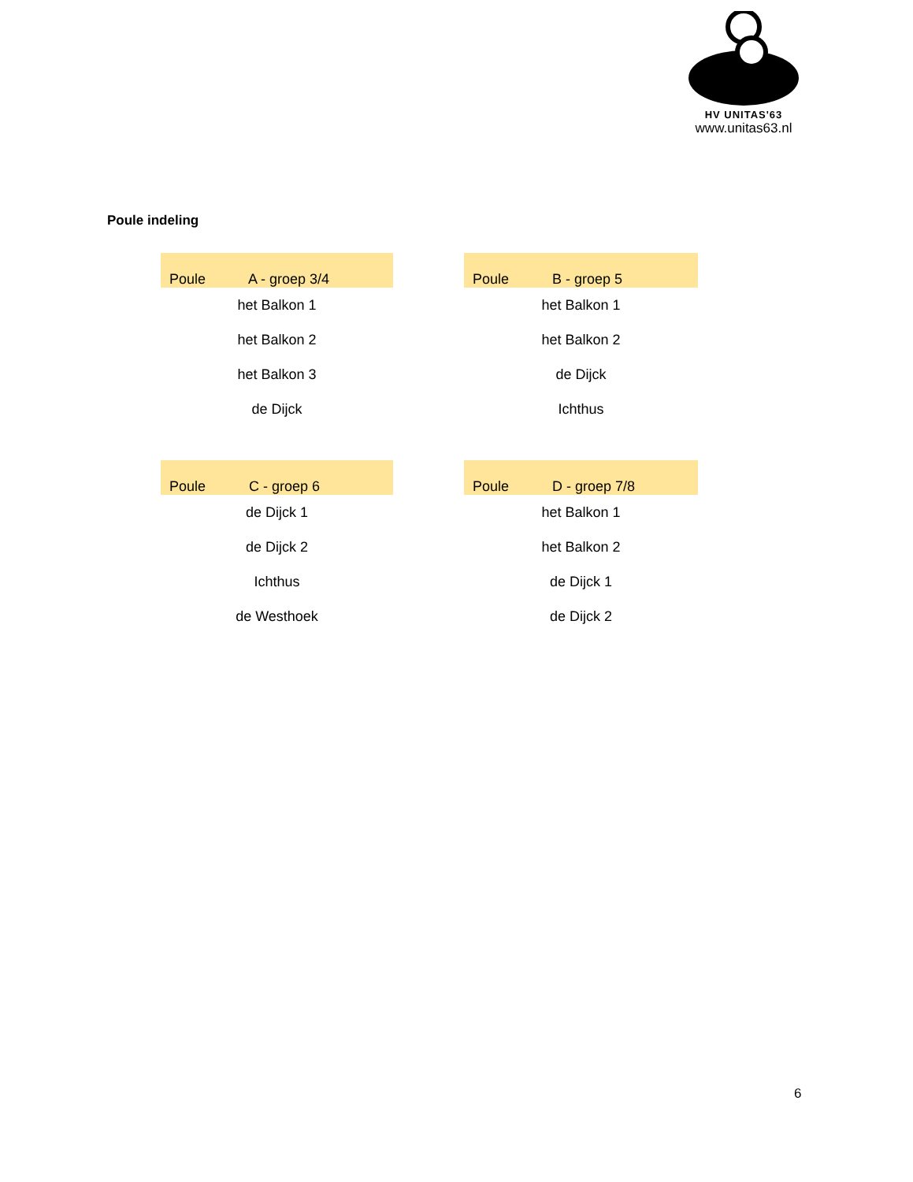HV UNITAS'63
www.unitas63.nl
Poule indeling
| Poule A - groep 3/4 |
| --- |
| het Balkon 1 |
| het Balkon 2 |
| het Balkon 3 |
| de Dijck |
| Poule B - groep 5 |
| --- |
| het Balkon 1 |
| het Balkon 2 |
| de Dijck |
| Ichthus |
| Poule C - groep 6 |
| --- |
| de Dijck 1 |
| de Dijck 2 |
| Ichthus |
| de Westhoek |
| Poule D - groep 7/8 |
| --- |
| het Balkon 1 |
| het Balkon 2 |
| de Dijck 1 |
| de Dijck 2 |
6